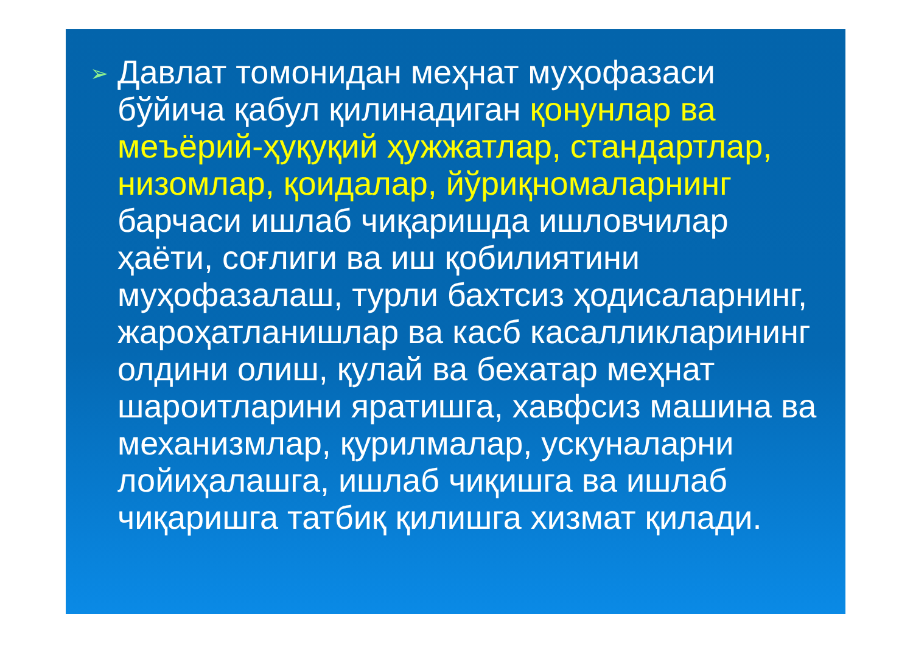➢
Давлат томонидан меҳнат муҳофазаси бўйича қабул қилинадиган қонунлар ва меъёрий-ҳуқуқий ҳужжатлар, стандартлар, низомлар, қоидалар, йўриқномаларнинг барчаси ишлаб чиқаришда ишловчилар ҳаёти, соғлиги ва иш қобилиятини муҳофазалаш, турли бахтсиз ҳодисаларнинг, жароҳатланишлар ва касб касалликларининг олдини олиш, қулай ва бехатар меҳнат шароитларини яратишга, хавфсиз машина ва механизмлар, қурилмалар, ускуналарни лойиҳалашга, ишлаб чиқишга ва ишлаб чиқаришга татбиқ қилишга хизмат қилади.